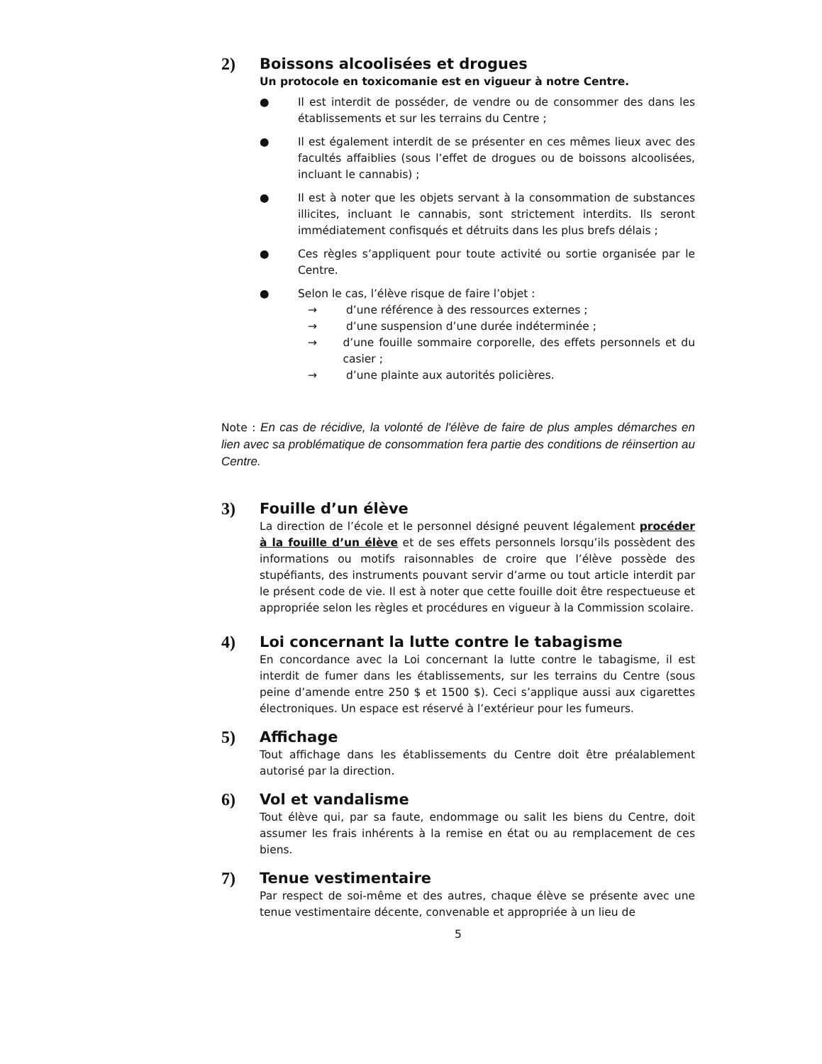2) Boissons alcoolisées et drogues
Un protocole en toxicomanie est en vigueur à notre Centre.
● Il est interdit de posséder, de vendre ou de consommer des dans les établissements et sur les terrains du Centre ;
● Il est également interdit de se présenter en ces mêmes lieux avec des facultés affaiblies (sous l’effet de drogues ou de boissons alcoolisées, incluant le cannabis) ;
● Il est à noter que les objets servant à la consommation de substances illicites, incluant le cannabis, sont strictement interdits. Ils seront immédiatement confisqués et détruits dans les plus brefs délais ;
● Ces règles s’appliquent pour toute activité ou sortie organisée par le Centre.
● Selon le cas, l’élève risque de faire l’objet :
→ d’une référence à des ressources externes ;
→ d’une suspension d’une durée indéterminée ;
→ d’une fouille sommaire corporelle, des effets personnels et du casier ;
→ d’une plainte aux autorités policières.
Note : En cas de récidive, la volonté de l'élève de faire de plus amples démarches en lien avec sa problématique de consommation fera partie des conditions de réinsertion au Centre.
3) Fouille d’un élève
La direction de l’école et le personnel désigné peuvent légalement procéder à la fouille d’un élève et de ses effets personnels lorsqu’ils possèdent des informations ou motifs raisonnables de croire que l’élève possède des stupéfiants, des instruments pouvant servir d’arme ou tout article interdit par le présent code de vie. Il est à noter que cette fouille doit être respectueuse et appropriée selon les règles et procédures en vigueur à la Commission scolaire.
4) Loi concernant la lutte contre le tabagisme
En concordance avec la Loi concernant la lutte contre le tabagisme, il est interdit de fumer dans les établissements, sur les terrains du Centre (sous peine d’amende entre 250 $ et 1500 $). Ceci s’applique aussi aux cigarettes électroniques. Un espace est réservé à l’extérieur pour les fumeurs.
5) Affichage
Tout affichage dans les établissements du Centre doit être préalablement autorisé par la direction.
6) Vol et vandalisme
Tout élève qui, par sa faute, endommage ou salit les biens du Centre, doit assumer les frais inhérents à la remise en état ou au remplacement de ces biens.
7) Tenue vestimentaire
Par respect de soi-même et des autres, chaque élève se présente avec une tenue vestimentaire décente, convenable et appropriée à un lieu de
5